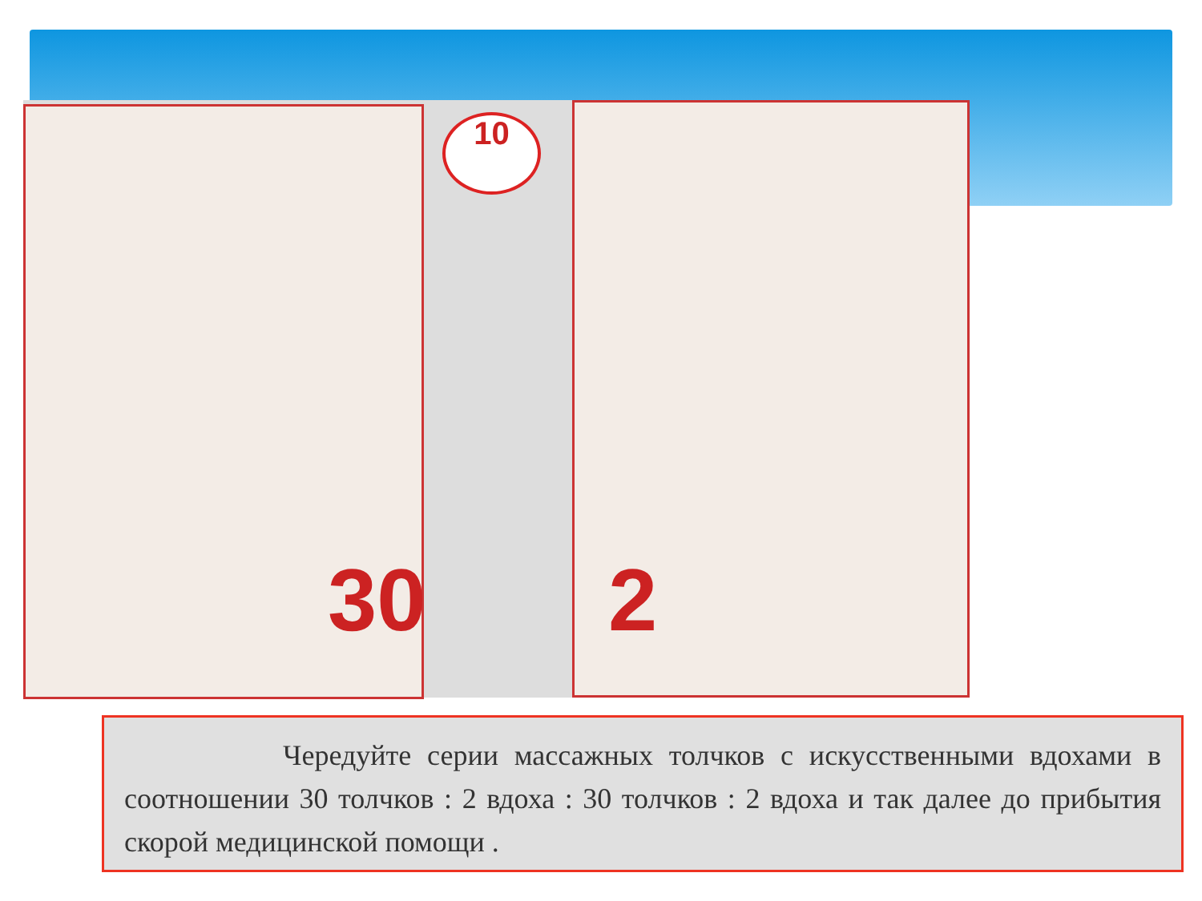10
30 2
Чередуйте серии массажных толчков с искусственными вдохами в соотношении 30 толчков : 2 вдоха : 30 толчков : 2 вдоха и так далее до прибытия скорой медицинской помощи .